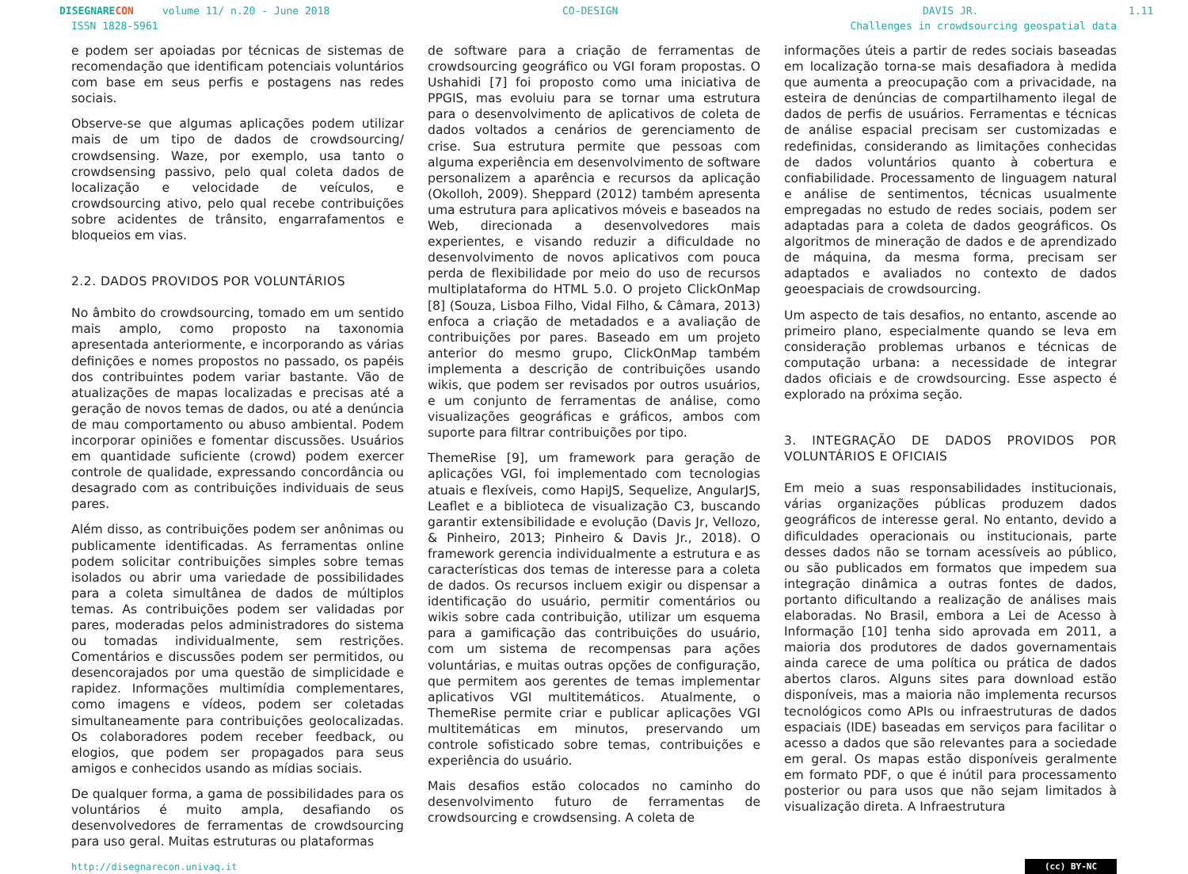DISEGNARE CON volume 11/ n.20 - June 2018 CO-DESIGN DAVIS JR. 1.11
ISSN 1828-5961 Challenges in crowdsourcing geospatial data
e podem ser apoiadas por técnicas de sistemas de recomendação que identificam potenciais voluntários com base em seus perfis e postagens nas redes sociais.
Observe-se que algumas aplicações podem utilizar mais de um tipo de dados de crowdsourcing/ crowdsensing. Waze, por exemplo, usa tanto o crowdsensing passivo, pelo qual coleta dados de localização e velocidade de veículos, e crowdsourcing ativo, pelo qual recebe contribuições sobre acidentes de trânsito, engarrafamentos e bloqueios em vias.
2.2. DADOS PROVIDOS POR VOLUNTÁRIOS
No âmbito do crowdsourcing, tomado em um sentido mais amplo, como proposto na taxonomia apresentada anteriormente, e incorporando as várias definições e nomes propostos no passado, os papéis dos contribuintes podem variar bastante. Vão de atualizações de mapas localizadas e precisas até a geração de novos temas de dados, ou até a denúncia de mau comportamento ou abuso ambiental. Podem incorporar opiniões e fomentar discussões. Usuários em quantidade suficiente (crowd) podem exercer controle de qualidade, expressando concordância ou desagrado com as contribuições individuais de seus pares.
Além disso, as contribuições podem ser anônimas ou publicamente identificadas. As ferramentas online podem solicitar contribuições simples sobre temas isolados ou abrir uma variedade de possibilidades para a coleta simultânea de dados de múltiplos temas. As contribuições podem ser validadas por pares, moderadas pelos administradores do sistema ou tomadas individualmente, sem restrições. Comentários e discussões podem ser permitidos, ou desencorajados por uma questão de simplicidade e rapidez. Informações multimídia complementares, como imagens e vídeos, podem ser coletadas simultaneamente para contribuições geolocalizadas. Os colaboradores podem receber feedback, ou elogios, que podem ser propagados para seus amigos e conhecidos usando as mídias sociais.
De qualquer forma, a gama de possibilidades para os voluntários é muito ampla, desafiando os desenvolvedores de ferramentas de crowdsourcing para uso geral. Muitas estruturas ou plataformas
de software para a criação de ferramentas de crowdsourcing geográfico ou VGI foram propostas. O Ushahidi [7] foi proposto como uma iniciativa de PPGIS, mas evoluiu para se tornar uma estrutura para o desenvolvimento de aplicativos de coleta de dados voltados a cenários de gerenciamento de crise. Sua estrutura permite que pessoas com alguma experiência em desenvolvimento de software personalizem a aparência e recursos da aplicação (Okolloh, 2009). Sheppard (2012) também apresenta uma estrutura para aplicativos móveis e baseados na Web, direcionada a desenvolvedores mais experientes, e visando reduzir a dificuldade no desenvolvimento de novos aplicativos com pouca perda de flexibilidade por meio do uso de recursos multiplataforma do HTML 5.0. O projeto ClickOnMap [8] (Souza, Lisboa Filho, Vidal Filho, & Câmara, 2013) enfoca a criação de metadados e a avaliação de contribuições por pares. Baseado em um projeto anterior do mesmo grupo, ClickOnMap também implementa a descrição de contribuições usando wikis, que podem ser revisados por outros usuários, e um conjunto de ferramentas de análise, como visualizações geográficas e gráficos, ambos com suporte para filtrar contribuições por tipo.
ThemeRise [9], um framework para geração de aplicações VGI, foi implementado com tecnologias atuais e flexíveis, como HapiJS, Sequelize, AngularJS, Leaflet e a biblioteca de visualização C3, buscando garantir extensibilidade e evolução (Davis Jr, Vellozo, & Pinheiro, 2013; Pinheiro & Davis Jr., 2018). O framework gerencia individualmente a estrutura e as características dos temas de interesse para a coleta de dados. Os recursos incluem exigir ou dispensar a identificação do usuário, permitir comentários ou wikis sobre cada contribuição, utilizar um esquema para a gamificação das contribuições do usuário, com um sistema de recompensas para ações voluntárias, e muitas outras opções de configuração, que permitem aos gerentes de temas implementar aplicativos VGI multitemáticos. Atualmente, o ThemeRise permite criar e publicar aplicações VGI multitemáticas em minutos, preservando um controle sofisticado sobre temas, contribuições e experiência do usuário.
Mais desafios estão colocados no caminho do desenvolvimento futuro de ferramentas de crowdsourcing e crowdsensing. A coleta de
informações úteis a partir de redes sociais baseadas em localização torna-se mais desafiadora à medida que aumenta a preocupação com a privacidade, na esteira de denúncias de compartilhamento ilegal de dados de perfis de usuários. Ferramentas e técnicas de análise espacial precisam ser customizadas e redefinidas, considerando as limitações conhecidas de dados voluntários quanto à cobertura e confiabilidade. Processamento de linguagem natural e análise de sentimentos, técnicas usualmente empregadas no estudo de redes sociais, podem ser adaptadas para a coleta de dados geográficos. Os algoritmos de mineração de dados e de aprendizado de máquina, da mesma forma, precisam ser adaptados e avaliados no contexto de dados geoespaciais de crowdsourcing.
Um aspecto de tais desafios, no entanto, ascende ao primeiro plano, especialmente quando se leva em consideração problemas urbanos e técnicas de computação urbana: a necessidade de integrar dados oficiais e de crowdsourcing. Esse aspecto é explorado na próxima seção.
3. INTEGRAÇÃO DE DADOS PROVIDOS POR VOLUNTÁRIOS E OFICIAIS
Em meio a suas responsabilidades institucionais, várias organizações públicas produzem dados geográficos de interesse geral. No entanto, devido a dificuldades operacionais ou institucionais, parte desses dados não se tornam acessíveis ao público, ou são publicados em formatos que impedem sua integração dinâmica a outras fontes de dados, portanto dificultando a realização de análises mais elaboradas. No Brasil, embora a Lei de Acesso à Informação [10] tenha sido aprovada em 2011, a maioria dos produtores de dados governamentais ainda carece de uma política ou prática de dados abertos claros. Alguns sites para download estão disponíveis, mas a maioria não implementa recursos tecnológicos como APIs ou infraestruturas de dados espaciais (IDE) baseadas em serviços para facilitar o acesso a dados que são relevantes para a sociedade em geral. Os mapas estão disponíveis geralmente em formato PDF, o que é inútil para processamento posterior ou para usos que não sejam limitados à visualização direta. A Infraestrutura
http://disegnarecon.univaq.it (cc) BY-NC